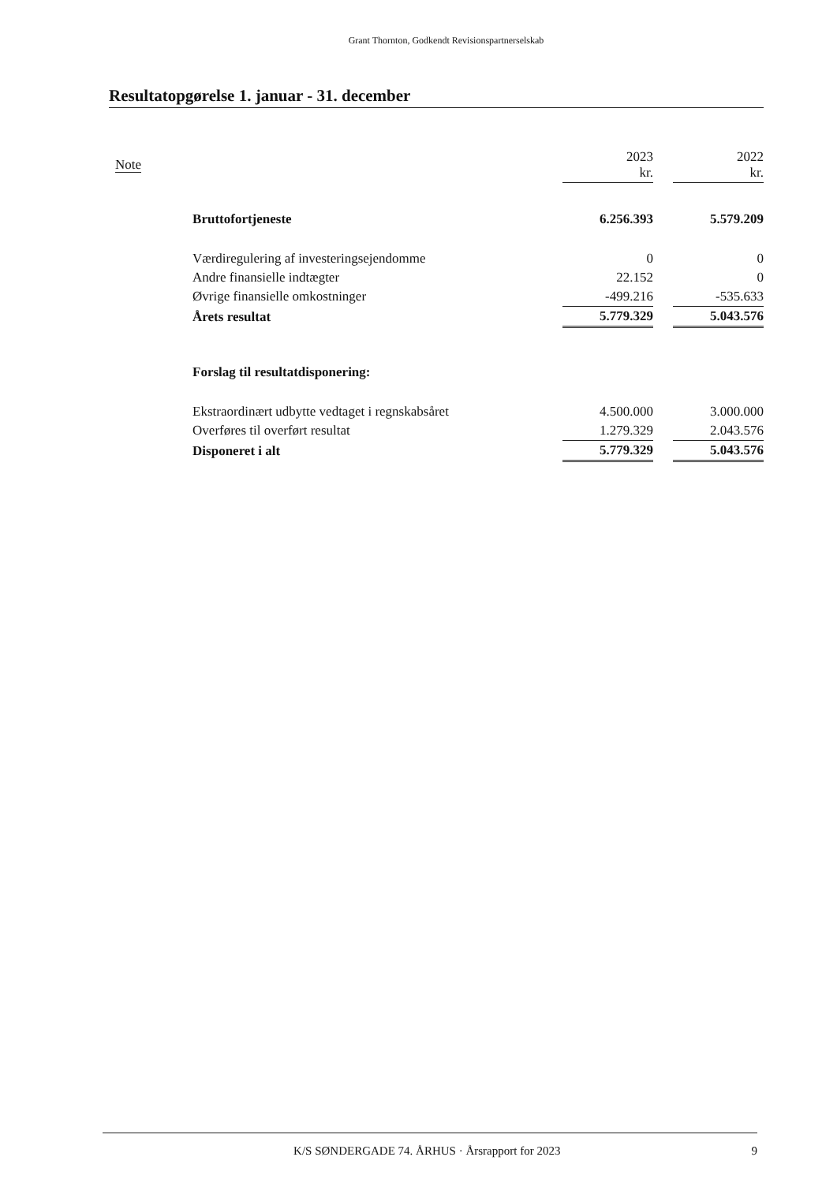Grant Thornton, Godkendt Revisionspartnerselskab
Resultatopgørelse 1. januar - 31. december
| Note | | 2023 kr. | | 2022 kr. |
| --- | --- | --- | --- | --- |
| | Bruttofortjeneste | 6.256.393 | | 5.579.209 |
| | Værdiregulering af investeringsejendomme | 0 | | 0 |
| | Andre finansielle indtægter | 22.152 | | 0 |
| | Øvrige finansielle omkostninger | -499.216 | | -535.633 |
| | Årets resultat | 5.779.329 | | 5.043.576 |
| | Forslag til resultatdisponering: | | | |
| | Ekstraordinært udbytte vedtaget i regnskabsåret | 4.500.000 | | 3.000.000 |
| | Overføres til overført resultat | 1.279.329 | | 2.043.576 |
| | Disponeret i alt | 5.779.329 | | 5.043.576 |
K/S SØNDERGADE 74. ÅRHUS · Årsrapport for 2023 9